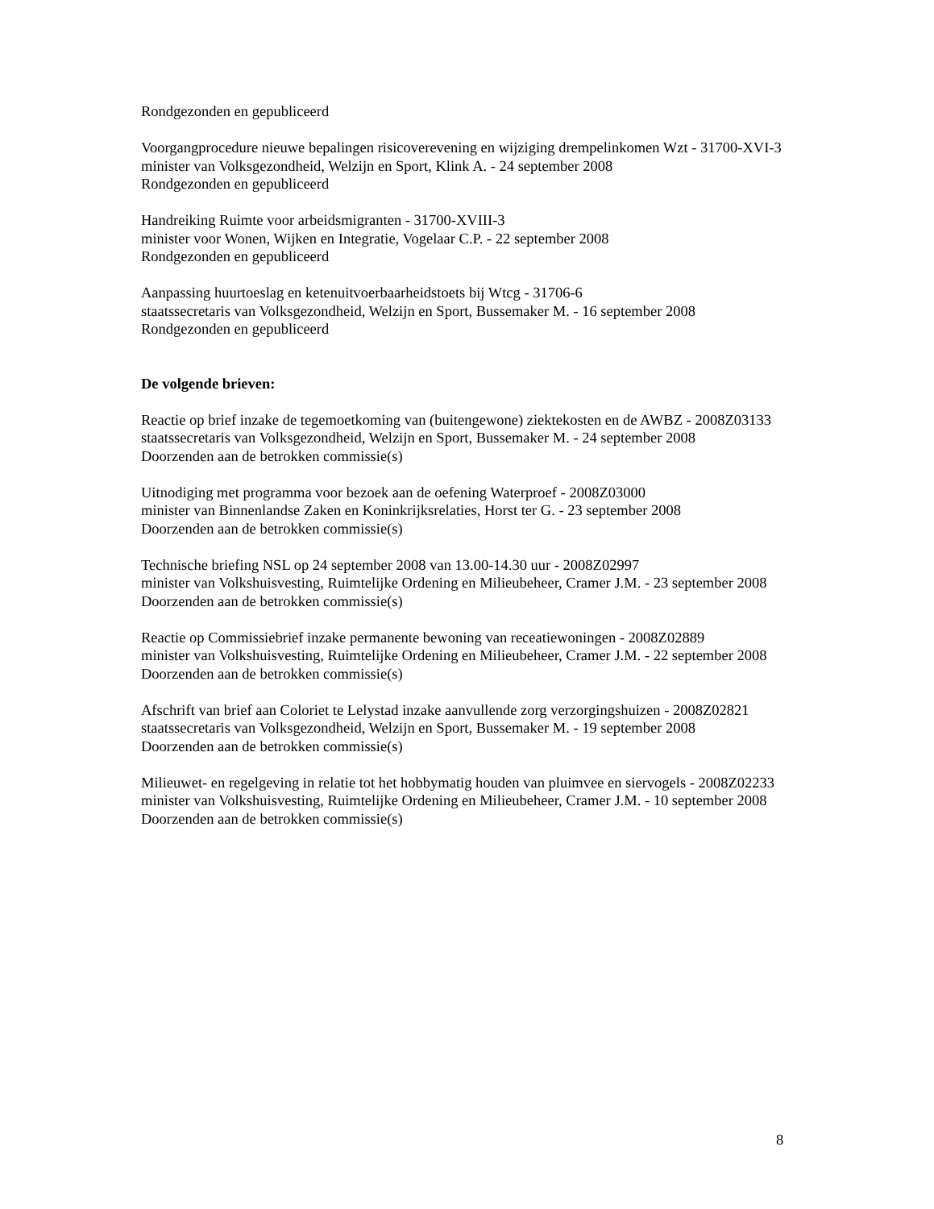Rondgezonden en gepubliceerd
Voorgangprocedure nieuwe bepalingen risicoverevening en wijziging drempelinkomen Wzt - 31700-XVI-3
minister van Volksgezondheid, Welzijn en Sport, Klink A. - 24 september 2008
Rondgezonden en gepubliceerd
Handreiking Ruimte voor arbeidsmigranten - 31700-XVIII-3
minister voor Wonen, Wijken en Integratie, Vogelaar C.P. - 22 september 2008
Rondgezonden en gepubliceerd
Aanpassing huurtoeslag en ketenuitvoerbaarheidstoets bij Wtcg - 31706-6
staatssecretaris van Volksgezondheid, Welzijn en Sport, Bussemaker M. - 16 september 2008
Rondgezonden en gepubliceerd
De volgende brieven:
Reactie op brief inzake de tegemoetkoming van (buitengewone) ziektekosten en de AWBZ - 2008Z03133
staatssecretaris van Volksgezondheid, Welzijn en Sport, Bussemaker M. - 24 september 2008
Doorzenden aan de betrokken commissie(s)
Uitnodiging met programma voor bezoek aan de oefening Waterproef - 2008Z03000
minister van Binnenlandse Zaken en Koninkrijksrelaties, Horst ter G. - 23 september 2008
Doorzenden aan de betrokken commissie(s)
Technische briefing NSL op 24 september 2008 van 13.00-14.30 uur - 2008Z02997
minister van Volkshuisvesting, Ruimtelijke Ordening en Milieubeheer, Cramer J.M. - 23 september 2008
Doorzenden aan de betrokken commissie(s)
Reactie op Commissiebrief inzake permanente bewoning van receatiewoningen - 2008Z02889
minister van Volkshuisvesting, Ruimtelijke Ordening en Milieubeheer, Cramer J.M. - 22 september 2008
Doorzenden aan de betrokken commissie(s)
Afschrift van brief aan Coloriet te Lelystad inzake aanvullende zorg verzorgingshuizen - 2008Z02821
staatssecretaris van Volksgezondheid, Welzijn en Sport, Bussemaker M. - 19 september 2008
Doorzenden aan de betrokken commissie(s)
Milieuwet- en regelgeving in relatie tot het hobbymatig houden van pluimvee en siervogels - 2008Z02233
minister van Volkshuisvesting, Ruimtelijke Ordening en Milieubeheer, Cramer J.M. - 10 september 2008
Doorzenden aan de betrokken commissie(s)
8